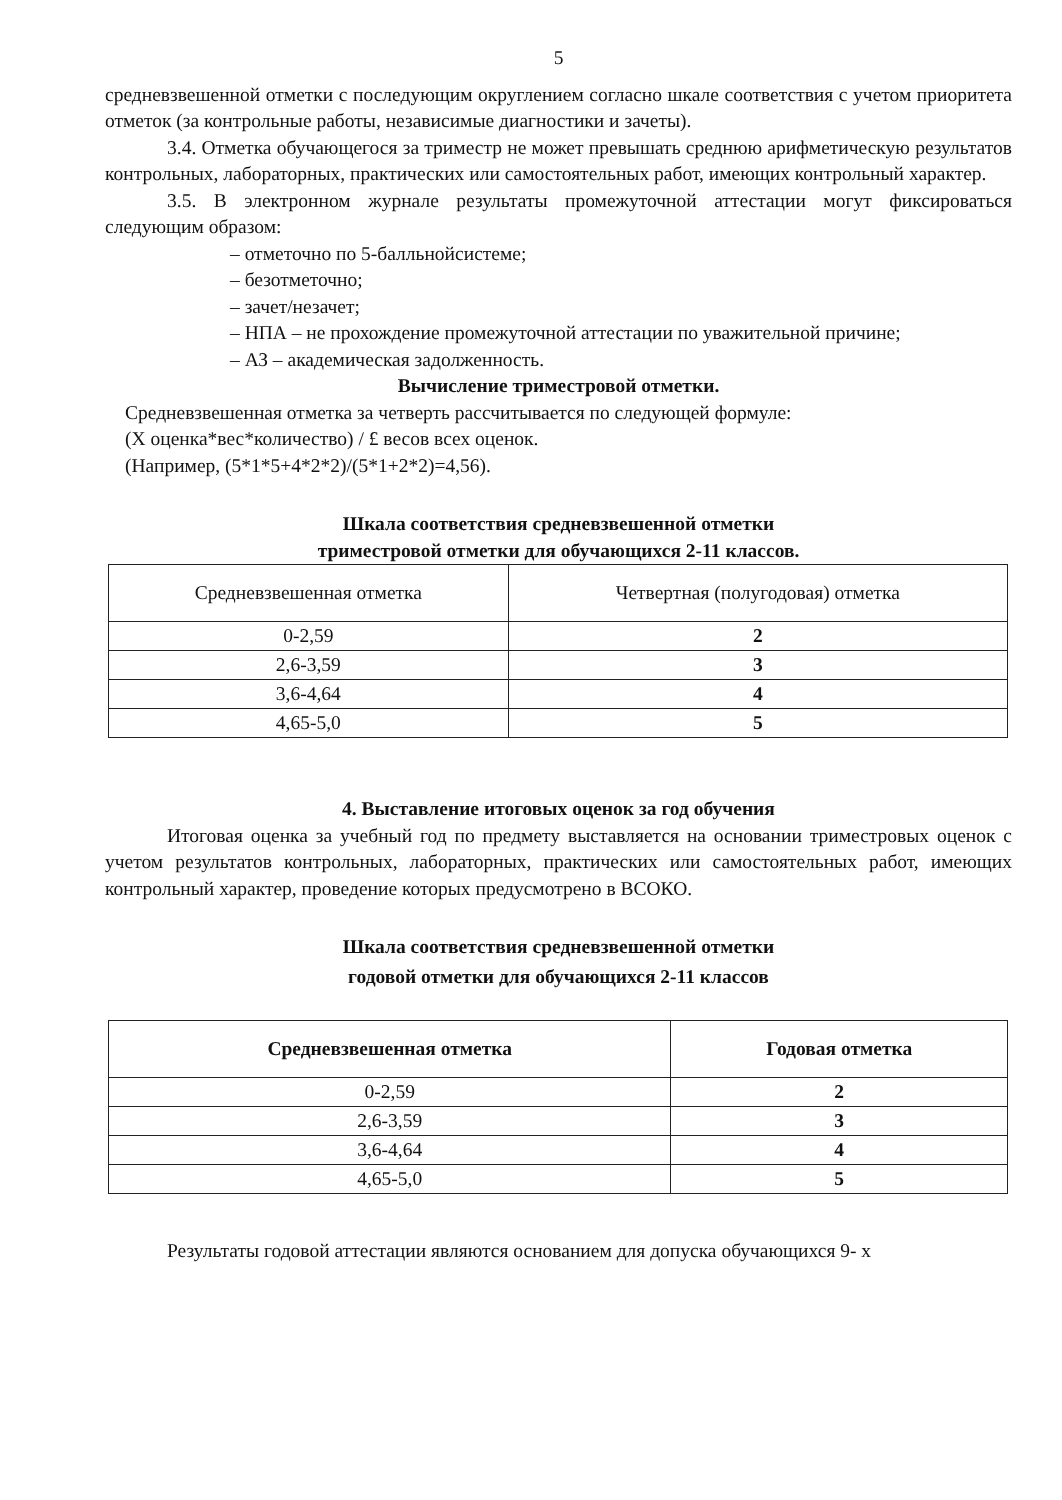5
средневзвешенной отметки с последующим округлением согласно шкале соответствия с учетом приоритета отметок (за контрольные работы, независимые диагностики и зачеты).
3.4. Отметка обучающегося за триместр не может превышать среднюю арифметическую результатов контрольных, лабораторных, практических или самостоятельных работ, имеющих контрольный характер.
3.5. В электронном журнале результаты промежуточной аттестации могут фиксироваться следующим образом:
– отметочно по 5-балльнойсистеме;
– безотметочно;
– зачет/незачет;
– НПА – не прохождение промежуточной аттестации по уважительной причине;
– АЗ – академическая задолженность.
Вычисление триместровой отметки.
Средневзвешенная отметка за четверть рассчитывается по следующей формуле:
(Х оценка*вес*количество) / £ весов всех оценок.
(Например, (5*1*5+4*2*2)/(5*1+2*2)=4,56).
Шкала соответствия средневзвешенной отметки
триместровой отметки для обучающихся 2-11 классов.
| Средневзвешенная отметка | Четвертная (полугодовая) отметка |
| --- | --- |
| 0-2,59 | 2 |
| 2,6-3,59 | 3 |
| 3,6-4,64 | 4 |
| 4,65-5,0 | 5 |
4. Выставление итоговых оценок за год обучения
Итоговая оценка за учебный год по предмету выставляется на основании триместровых оценок с учетом результатов контрольных, лабораторных, практических или самостоятельных работ, имеющих контрольный характер, проведение которых предусмотрено в ВСОКО.
Шкала соответствия средневзвешенной отметки
годовой отметки для обучающихся 2-11 классов
| Средневзвешенная отметка | Годовая отметка |
| --- | --- |
| 0-2,59 | 2 |
| 2,6-3,59 | 3 |
| 3,6-4,64 | 4 |
| 4,65-5,0 | 5 |
Результаты годовой аттестации являются основанием для допуска обучающихся 9- х